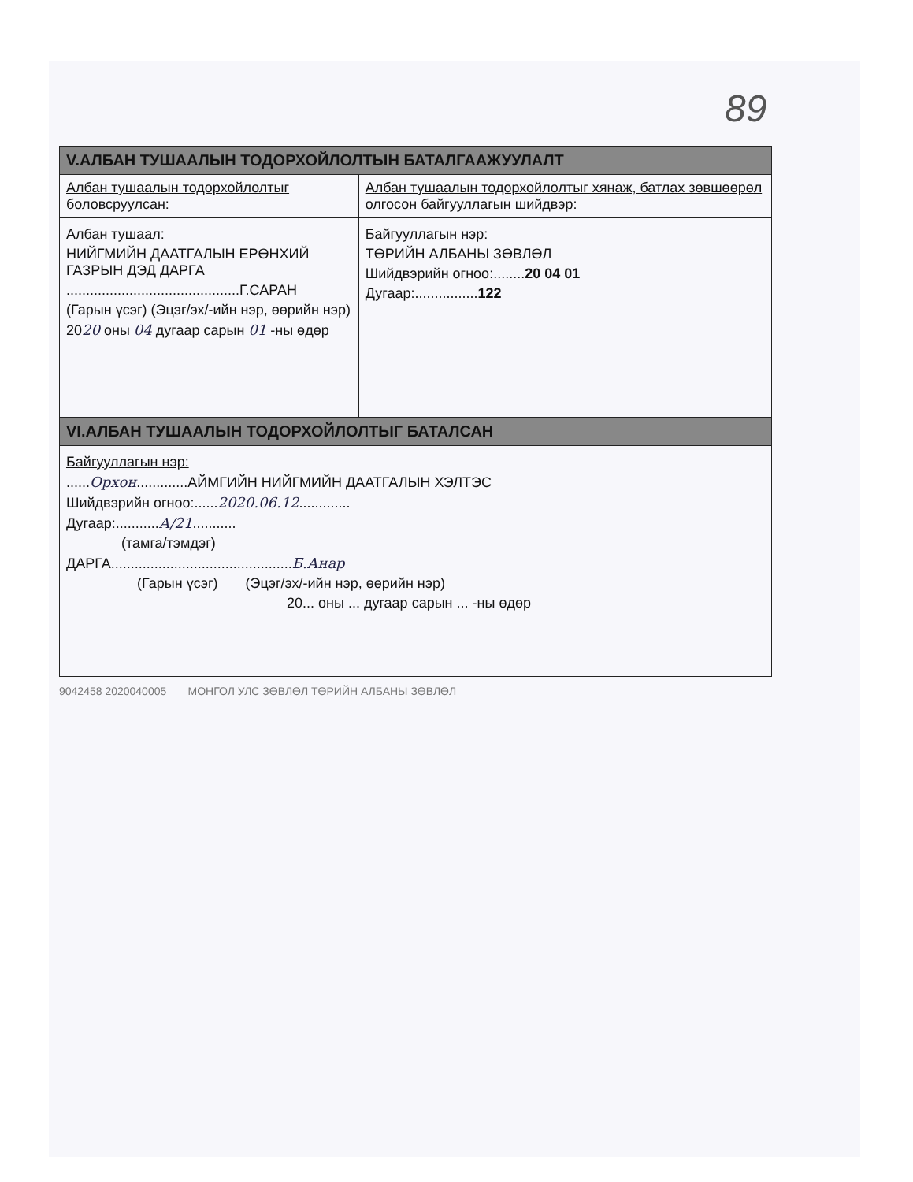89
| V.АЛБАН ТУШААЛЫН ТОДОРХОЙЛОЛТЫН БАТАЛГААЖУУЛАЛТ | |
| --- | --- |
| Албан тушаалын тодорхойлолтыг боловсруулсан: | Албан тушаалын тодорхойлолтыг хянаж, батлах зөвшөөрөл олгосон байгууллагын шийдвэр: |
| Албан тушаал : НИЙГМИЙН ДААТГАЛЫН ЕРӨНХИЙ ГАЗРЫН ДЭД ДАРГА ............................................Г.САРАН (Гарын үсэг) (Эцэг/эх/-ийн нэр, өөрийн нэр) 20 20 оны 04 дугаар сарын 01 -ны өдөр | Байгууллагын нэр: ТӨРИЙН АЛБАНЫ ЗӨВЛӨЛ Шийдвэрийн огноо:........ 20 04 01 Дугаар:................ 122 |
| VI.АЛБАН ТУШААЛЫН ТОДОРХОЙЛОЛТЫГ БАТАЛСАН | |
| Байгууллагын нэр: ...... Орхон .............АЙМГИЙН НИЙГМИЙН ДААТГАЛЫН ХЭЛТЭС Шийдвэрийн огноо:...... 2020.06.12 ............. Дугаар:........... А/21 ........... (тамга/тэмдэг) ДАРГА.............................................. Б.Анар (Гарын үсэг) (Эцэг/эх/-ийн нэр, өөрийн нэр) 20... оны ... дугаар сарын ... -ны өдөр | |
9042458 2020040005 МОНГОЛ УЛС ЗӨВЛӨЛ ТӨРИЙН АЛБАНЫ ЗӨВЛӨЛ